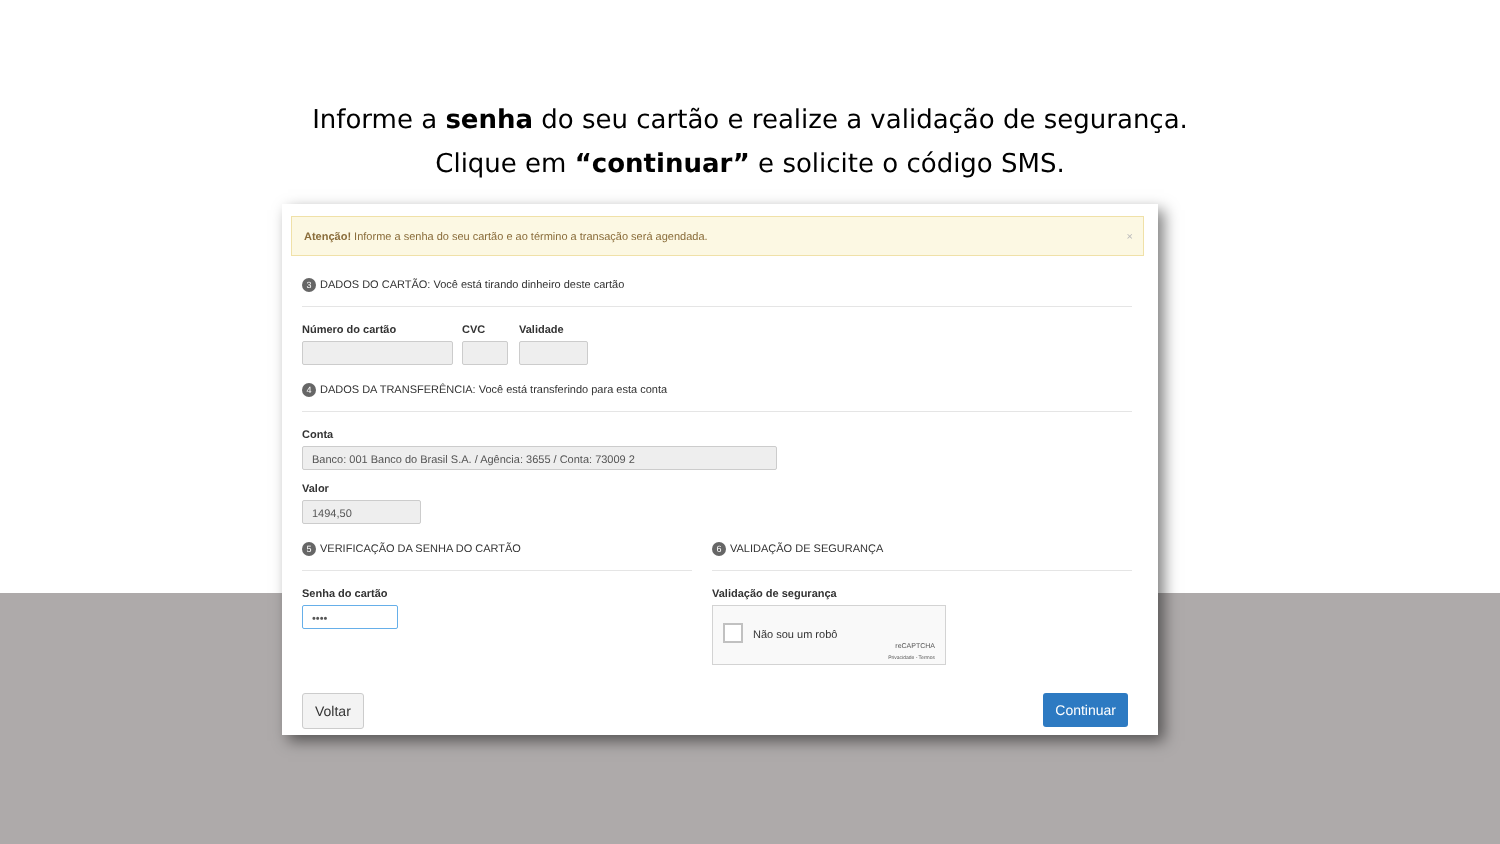Informe a senha do seu cartão e realize a validação de segurança.
Clique em “continuar” e solicite o código SMS.
Atenção! Informe a senha do seu cartão e ao término a transação será agendada. ×
3 DADOS DO CARTÃO: Você está tirando dinheiro deste cartão
Número do cartão
CVC
Validade
4 DADOS DA TRANSFERÊNCIA: Você está transferindo para esta conta
Conta
Banco: 001 Banco do Brasil S.A. / Agência: 3655 / Conta: 73009 2
Valor
1494,50
5 VERIFICAÇÃO DA SENHA DO CARTÃO
Senha do cartão
••••
6 VALIDAÇÃO DE SEGURANÇA
Validação de segurança
Não sou um robô
reCAPTCHA
Privacidade - Termos
Voltar Continuar